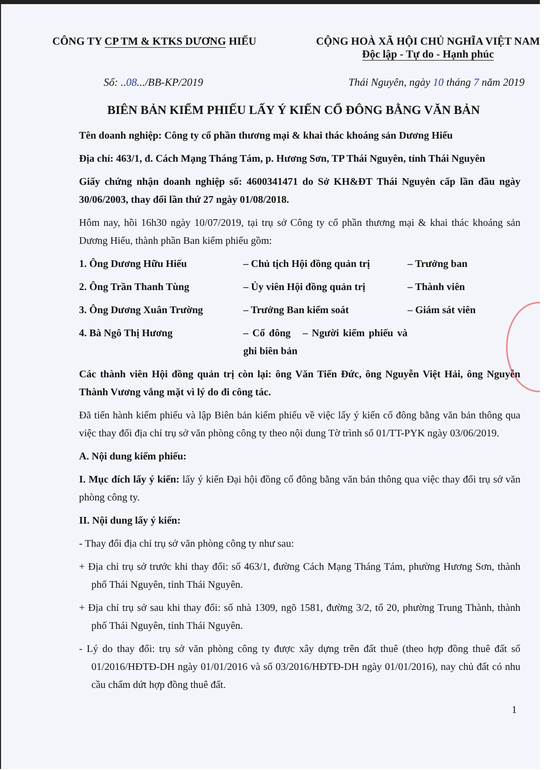CÔNG TY CP TM & KTKS DƯƠNG HIẾU
CỘNG HOÀ XÃ HỘI CHỦ NGHĨA VIỆT NAM
Độc lập - Tự do - Hạnh phúc
Số: ..08.../BB-KP/2019 Thái Nguyên, ngày 10 tháng 7 năm 2019
BIÊN BẢN KIỂM PHIẾU LẤY Ý KIẾN CỔ ĐÔNG BẰNG VĂN BẢN
Tên doanh nghiệp: Công ty cổ phần thương mại & khai thác khoáng sản Dương Hiếu
Địa chỉ: 463/1, đ. Cách Mạng Tháng Tám, p. Hương Sơn, TP Thái Nguyên, tỉnh Thái Nguyên
Giấy chứng nhận doanh nghiệp số: 4600341471 do Sở KH&ĐT Thái Nguyên cấp lần đầu ngày 30/06/2003, thay đổi lần thứ 27 ngày 01/08/2018.
Hôm nay, hồi 16h30 ngày 10/07/2019, tại trụ sở Công ty cổ phần thương mại & khai thác khoáng sản Dương Hiếu, thành phần Ban kiểm phiếu gồm:
1. Ông Dương Hữu Hiếu – Chủ tịch Hội đồng quản trị – Trưởng ban
2. Ông Trần Thanh Tùng – Ủy viên Hội đồng quản trị – Thành viên
3. Ông Dương Xuân Trường – Trưởng Ban kiểm soát – Giám sát viên
4. Bà Ngô Thị Hương – Cổ đông – Người kiểm phiếu và ghi biên bản
Các thành viên Hội đồng quản trị còn lại: ông Văn Tiến Đức, ông Nguyễn Việt Hải, ông Nguyễn Thành Vương vắng mặt vì lý do đi công tác.
Đã tiến hành kiểm phiếu và lập Biên bản kiểm phiếu về việc lấy ý kiến cổ đông bằng văn bản thông qua việc thay đổi địa chỉ trụ sở văn phòng công ty theo nội dung Tờ trình số 01/TT-PYK ngày 03/06/2019.
A. Nội dung kiểm phiếu:
I. Mục đích lấy ý kiến: lấy ý kiến Đại hội đồng cổ đông bằng văn bản thông qua việc thay đổi trụ sở văn phòng công ty.
II. Nội dung lấy ý kiến:
- Thay đổi địa chỉ trụ sở văn phòng công ty như sau:
+ Địa chỉ trụ sở trước khi thay đổi: số 463/1, đường Cách Mạng Tháng Tám, phường Hương Sơn, thành phố Thái Nguyên, tỉnh Thái Nguyên.
+ Địa chỉ trụ sở sau khi thay đổi: số nhà 1309, ngõ 1581, đường 3/2, tổ 20, phường Trung Thành, thành phố Thái Nguyên, tỉnh Thái Nguyên.
- Lý do thay đổi: trụ sở văn phòng công ty được xây dựng trên đất thuê (theo hợp đồng thuê đất số 01/2016/HĐTĐ-DH ngày 01/01/2016 và số 03/2016/HĐTĐ-DH ngày 01/01/2016), nay chủ đất có nhu cầu chấm dứt hợp đồng thuê đất.
1